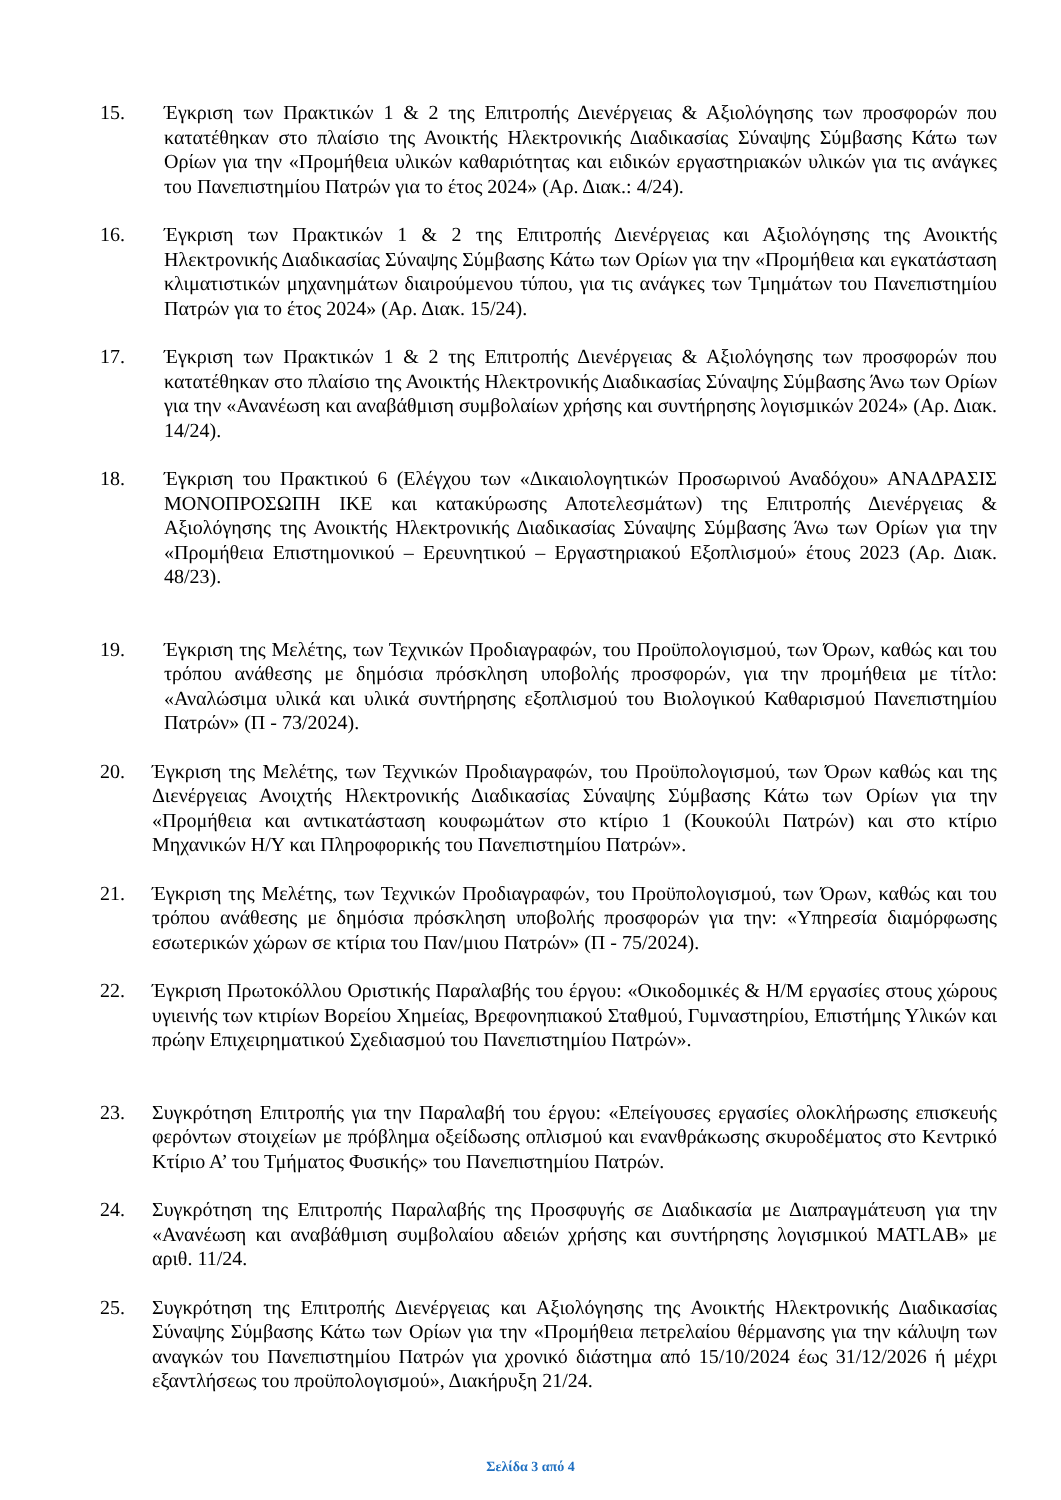15. Έγκριση των Πρακτικών 1 & 2 της Επιτροπής Διενέργειας & Αξιολόγησης των προσφορών που κατατέθηκαν στο πλαίσιο της Ανοικτής Ηλεκτρονικής Διαδικασίας Σύναψης Σύμβασης Κάτω των Ορίων για την «Προμήθεια υλικών καθαριότητας και ειδικών εργαστηριακών υλικών για τις ανάγκες του Πανεπιστημίου Πατρών για το έτος 2024» (Αρ. Διακ.: 4/24).
16. Έγκριση των Πρακτικών 1 & 2 της Επιτροπής Διενέργειας και Αξιολόγησης της Ανοικτής Ηλεκτρονικής Διαδικασίας Σύναψης Σύμβασης Κάτω των Ορίων για την «Προμήθεια και εγκατάσταση κλιματιστικών μηχανημάτων διαιρούμενου τύπου, για τις ανάγκες των Τμημάτων του Πανεπιστημίου Πατρών για το έτος 2024» (Αρ. Διακ. 15/24).
17. Έγκριση των Πρακτικών 1 & 2 της Επιτροπής Διενέργειας & Αξιολόγησης των προσφορών που κατατέθηκαν στο πλαίσιο της Ανοικτής Ηλεκτρονικής Διαδικασίας Σύναψης Σύμβασης Άνω των Ορίων για την «Ανανέωση και αναβάθμιση συμβολαίων χρήσης και συντήρησης λογισμικών 2024» (Αρ. Διακ. 14/24).
18. Έγκριση του Πρακτικού 6 (Ελέγχου των «Δικαιολογητικών Προσωρινού Αναδόχου» ΑΝΑΔΡΑΣΙΣ ΜΟΝΟΠΡΟΣΩΠΗ ΙΚΕ και κατακύρωσης Αποτελεσμάτων) της Επιτροπής Διενέργειας & Αξιολόγησης της Ανοικτής Ηλεκτρονικής Διαδικασίας Σύναψης Σύμβασης Άνω των Ορίων για την «Προμήθεια Επιστημονικού – Ερευνητικού – Εργαστηριακού Εξοπλισμού» έτους 2023 (Αρ. Διακ. 48/23).
19. Έγκριση της Μελέτης, των Τεχνικών Προδιαγραφών, του Προϋπολογισμού, των Όρων, καθώς και του τρόπου ανάθεσης με δημόσια πρόσκληση υποβολής προσφορών, για την προμήθεια με τίτλο: «Αναλώσιμα υλικά και υλικά συντήρησης εξοπλισμού του Βιολογικού Καθαρισμού Πανεπιστημίου Πατρών» (Π - 73/2024).
20. Έγκριση της Μελέτης, των Τεχνικών Προδιαγραφών, του Προϋπολογισμού, των Όρων καθώς και της Διενέργειας Ανοιχτής Ηλεκτρονικής Διαδικασίας Σύναψης Σύμβασης Κάτω των Ορίων για την «Προμήθεια και αντικατάσταση κουφωμάτων στο κτίριο 1 (Κουκούλι Πατρών) και στο κτίριο Μηχανικών Η/Υ και Πληροφορικής του Πανεπιστημίου Πατρών».
21. Έγκριση της Μελέτης, των Τεχνικών Προδιαγραφών, του Προϋπολογισμού, των Όρων, καθώς και του τρόπου ανάθεσης με δημόσια πρόσκληση υποβολής προσφορών για την: «Υπηρεσία διαμόρφωσης εσωτερικών χώρων σε κτίρια του Παν/μιου Πατρών» (Π - 75/2024).
22. Έγκριση Πρωτοκόλλου Οριστικής Παραλαβής του έργου: «Οικοδομικές & Η/Μ εργασίες στους χώρους υγιεινής των κτιρίων Βορείου Χημείας, Βρεφονηπιακού Σταθμού, Γυμναστηρίου, Επιστήμης Υλικών και πρώην Επιχειρηματικού Σχεδιασμού του Πανεπιστημίου Πατρών».
23. Συγκρότηση Επιτροπής για την Παραλαβή του έργου: «Επείγουσες εργασίες ολοκλήρωσης επισκευής φερόντων στοιχείων με πρόβλημα οξείδωσης οπλισμού και ενανθράκωσης σκυροδέματος στο Κεντρικό Κτίριο Α’ του Τμήματος Φυσικής» του Πανεπιστημίου Πατρών.
24. Συγκρότηση της Επιτροπής Παραλαβής της Προσφυγής σε Διαδικασία με Διαπραγμάτευση για την «Ανανέωση και αναβάθμιση συμβολαίου αδειών χρήσης και συντήρησης λογισμικού MATLAB» με αριθ. 11/24.
25. Συγκρότηση της Επιτροπής Διενέργειας και Αξιολόγησης της Ανοικτής Ηλεκτρονικής Διαδικασίας Σύναψης Σύμβασης Κάτω των Ορίων για την «Προμήθεια πετρελαίου θέρμανσης για την κάλυψη των αναγκών του Πανεπιστημίου Πατρών για χρονικό διάστημα από 15/10/2024 έως 31/12/2026 ή μέχρι εξαντλήσεως του προϋπολογισμού», Διακήρυξη 21/24.
Σελίδα 3 από 4